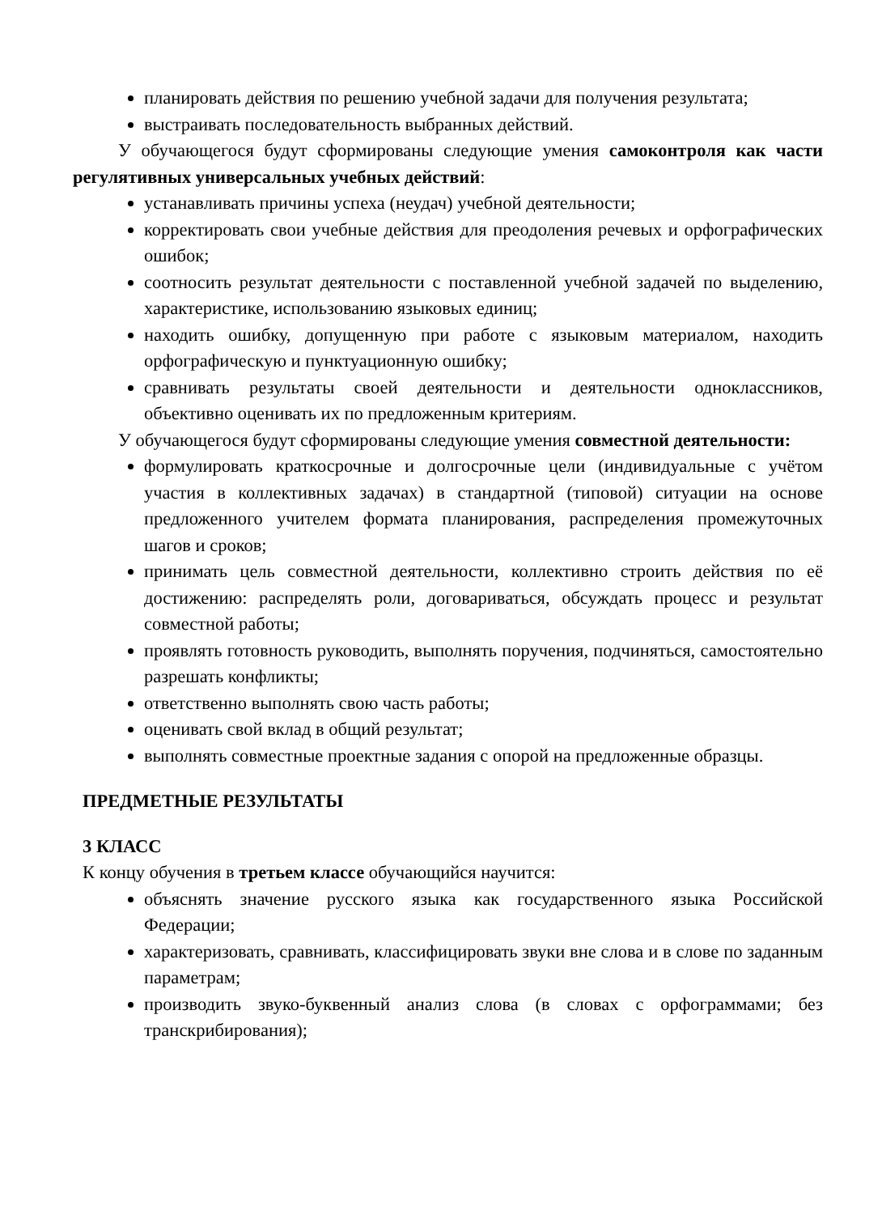планировать действия по решению учебной задачи для получения результата;
выстраивать последовательность выбранных действий.
У обучающегося будут сформированы следующие умения самоконтроля как части регулятивных универсальных учебных действий:
устанавливать причины успеха (неудач) учебной деятельности;
корректировать свои учебные действия для преодоления речевых и орфографических ошибок;
соотносить результат деятельности с поставленной учебной задачей по выделению, характеристике, использованию языковых единиц;
находить ошибку, допущенную при работе с языковым материалом, находить орфографическую и пунктуационную ошибку;
сравнивать результаты своей деятельности и деятельности одноклассников, объективно оценивать их по предложенным критериям.
У обучающегося будут сформированы следующие умения совместной деятельности:
формулировать краткосрочные и долгосрочные цели (индивидуальные с учётом участия в коллективных задачах) в стандартной (типовой) ситуации на основе предложенного учителем формата планирования, распределения промежуточных шагов и сроков;
принимать цель совместной деятельности, коллективно строить действия по её достижению: распределять роли, договариваться, обсуждать процесс и результат совместной работы;
проявлять готовность руководить, выполнять поручения, подчиняться, самостоятельно разрешать конфликты;
ответственно выполнять свою часть работы;
оценивать свой вклад в общий результат;
выполнять совместные проектные задания с опорой на предложенные образцы.
ПРЕДМЕТНЫЕ РЕЗУЛЬТАТЫ
3 КЛАСС
К концу обучения в третьем классе обучающийся научится:
объяснять значение русского языка как государственного языка Российской Федерации;
характеризовать, сравнивать, классифицировать звуки вне слова и в слове по заданным параметрам;
производить звуко-буквенный анализ слова (в словах с орфограммами; без транскрибирования);